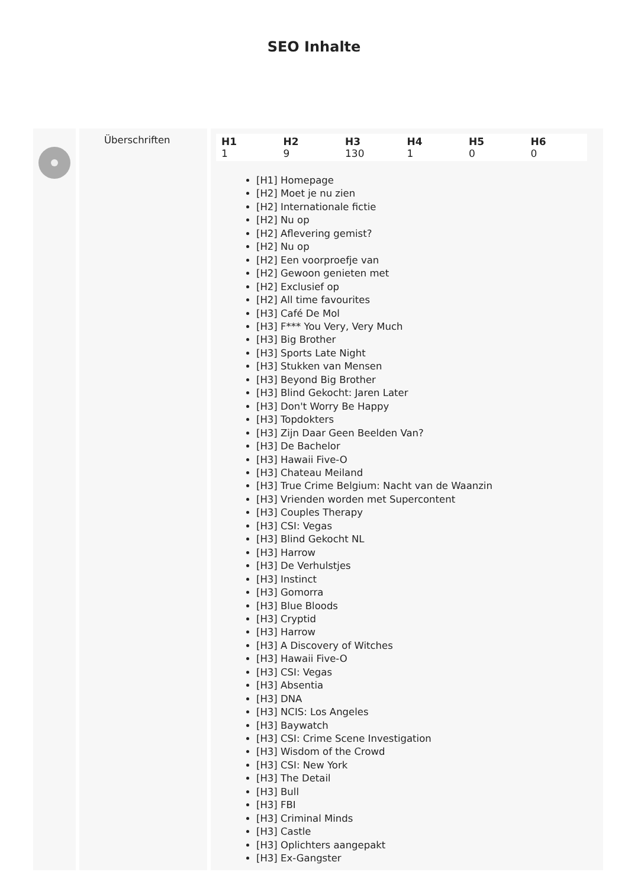SEO Inhalte
Überschriften
| H1 | H2 | H3 | H4 | H5 | H6 |
| --- | --- | --- | --- | --- | --- |
| 1 | 9 | 130 | 1 | 0 | 0 |
[H1] Homepage
[H2] Moet je nu zien
[H2] Internationale fictie
[H2] Nu op
[H2] Aflevering gemist?
[H2] Nu op
[H2] Een voorproefje van
[H2] Gewoon genieten met
[H2] Exclusief op
[H2] All time favourites
[H3] Café De Mol
[H3] F*** You Very, Very Much
[H3] Big Brother
[H3] Sports Late Night
[H3] Stukken van Mensen
[H3] Beyond Big Brother
[H3] Blind Gekocht: Jaren Later
[H3] Don't Worry Be Happy
[H3] Topdokters
[H3] Zijn Daar Geen Beelden Van?
[H3] De Bachelor
[H3] Hawaii Five-O
[H3] Chateau Meiland
[H3] True Crime Belgium: Nacht van de Waanzin
[H3] Vrienden worden met Supercontent
[H3] Couples Therapy
[H3] CSI: Vegas
[H3] Blind Gekocht NL
[H3] Harrow
[H3] De Verhulstjes
[H3] Instinct
[H3] Gomorra
[H3] Blue Bloods
[H3] Cryptid
[H3] Harrow
[H3] A Discovery of Witches
[H3] Hawaii Five-O
[H3] CSI: Vegas
[H3] Absentia
[H3] DNA
[H3] NCIS: Los Angeles
[H3] Baywatch
[H3] CSI: Crime Scene Investigation
[H3] Wisdom of the Crowd
[H3] CSI: New York
[H3] The Detail
[H3] Bull
[H3] FBI
[H3] Criminal Minds
[H3] Castle
[H3] Oplichters aangepakt
[H3] Ex-Gangster